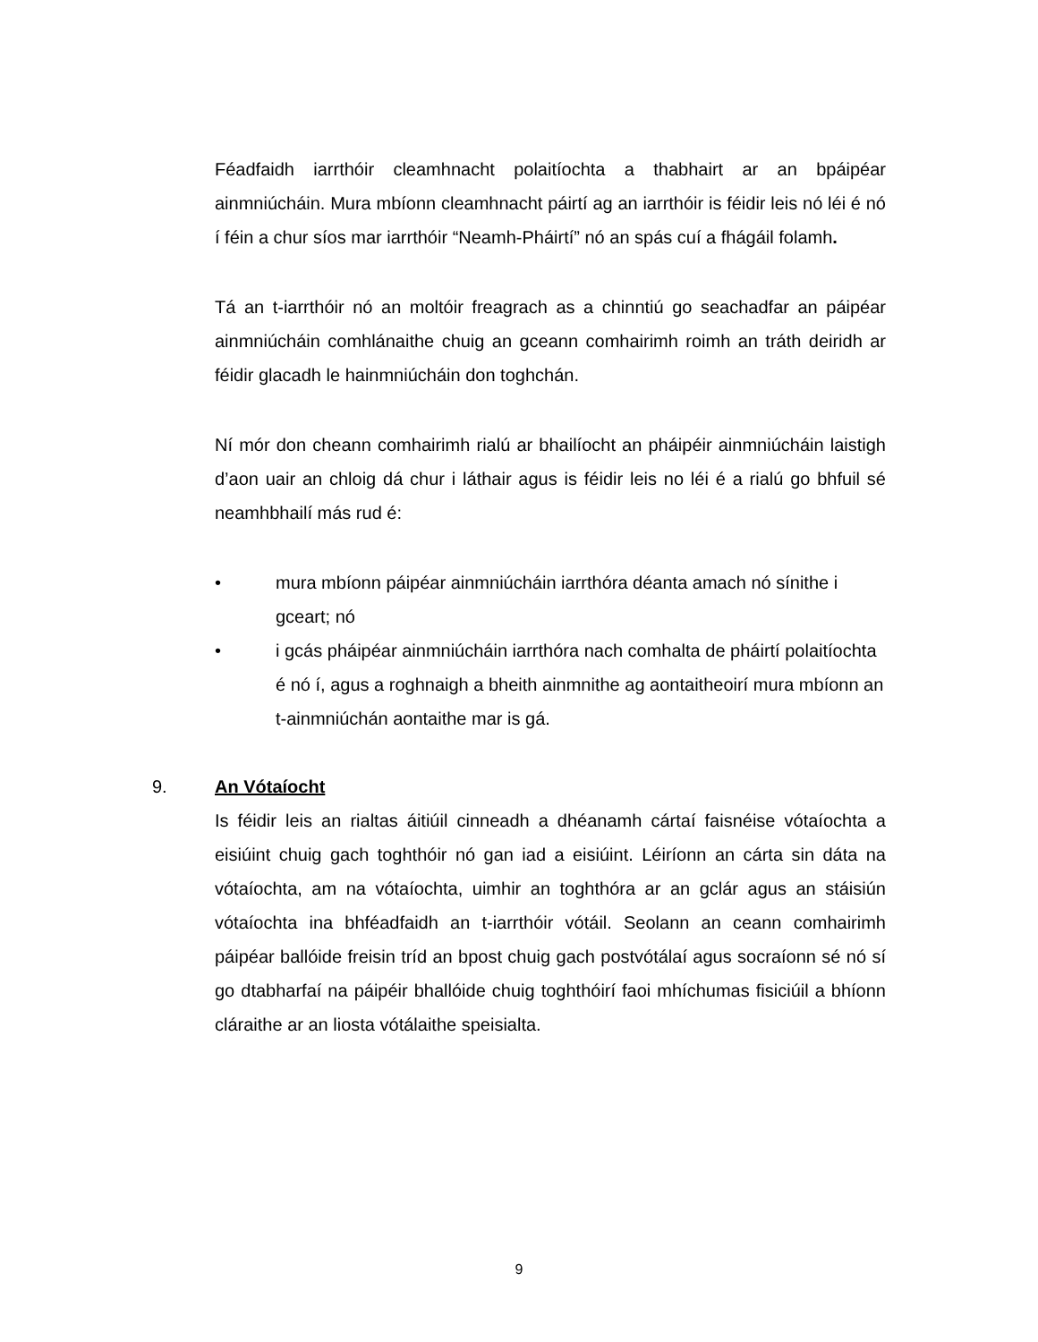Féadfaidh iarrthóir cleamhnacht polaitíochta a thabhairt ar an bpáipéar ainmniúcháin. Mura mbíonn cleamhnacht páirtí ag an iarrthóir is féidir leis nó léi é nó í féin a chur síos mar iarrthóir “Neamh-Pháirtí” nó an spás cuí a fhágáil folamh.
Tá an t-iarrthóir nó an moltóir freagrach as a chinntiú go seachadfar an páipéar ainmniúcháin comhlánaithe chuig an gceann comhairimh roimh an tráth deiridh ar féidir glacadh le hainmniúcháin don toghchán.
Ní mór don cheann comhairimh rialú ar bhailíocht an pháipéir ainmniúcháin laistigh d’aon uair an chloig dá chur i láthair agus is féidir leis no léi é a rialú go bhfuil sé neamhbhailí más rud é:
• mura mbíonn páipéar ainmniúcháin iarrthóra déanta amach nó sínithe i gceart; nó
• i gcás pháipéar ainmniúcháin iarrthóra nach comhalta de pháirtí polaitíochta é nó í, agus a roghnaigh a bheith ainmnithe ag aontaitheoirí mura mbíonn an t-ainmniúchán aontaithe mar is gá.
9. An Vótaíocht
Is féidir leis an rialtas áitiúil cinneadh a dhéanamh cártaí faisnéise vótaíochta a eisiúint chuig gach toghthóir nó gan iad a eisiúint. Léiríonn an cárta sin dáta na vótaíochta, am na vótaíochta, uimhir an toghthóra ar an gclár agus an stáisiún vótaíochta ina bhféadfaidh an t-iarrthóir vótáil. Seolann an ceann comhairimh páipéar ballóide freisin tríd an bpost chuig gach postvótálaí agus socraíonn sé nó sí go dtabharfaí na páipéir bhallóide chuig toghthóirí faoi mhíchumas fisiciúil a bhíonn cláraithe ar an liosta vótálaithe speisialta.
9